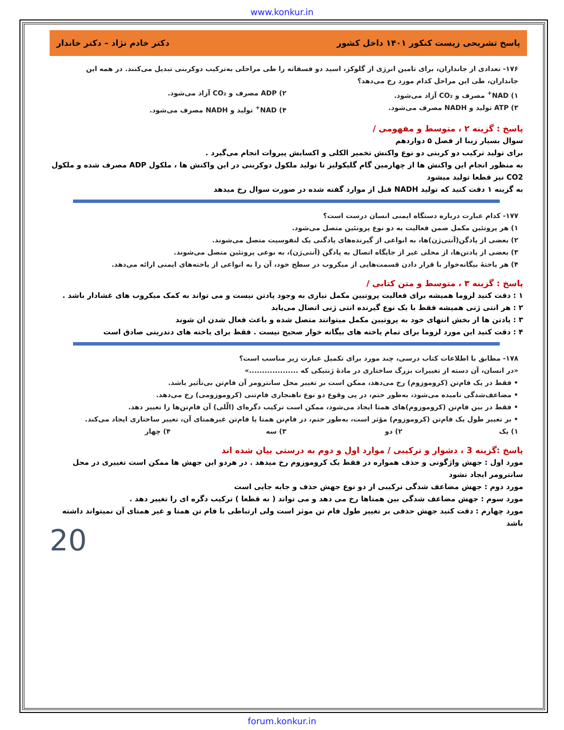www.konkur.in
پاسخ تشریحی زیست کنکور ۱۴۰۱ داخل کشور دکتر خادم نژاد – دکتر خاندار
۱۷۶- تعدادی از جانداران، برای تامین انرژی از گلوکز، اسید دو فسفاته را طی مراحلی به‌ترکیب دوکربنی تبدیل می‌کنند. در همه این جانداران، طی این مراحل کدام مورد رخ می‌دهد؟
۱) NAD<sup>+</sup> مصرف و CO₂ آزاد می‌شود.
۲) ADP مصرف و CO₂ آزاد می‌شود.
۳) ATP تولید و NADH مصرف می‌شود.
۴) NAD<sup>+</sup> تولید و NADH مصرف می‌شود.
پاسخ : گزینه ۲ ، متوسط و مفهومی /
سوال بسیار زیبا از فصل ۵ دوازدهم
برای تولید ترکیب دو کربنی دو نوع واکنش تخمیر الکلی و اکسایش پیروات انجام می‌گیرد .
به منظور انجام این واکنش ها از چهارمین گام گلیکولیز تا تولید ملکول دوکربنی در این واکنش ها ، ملکول ADP مصرف شده و ملکول CO2 نیز قطعا تولید میشود
به گزینه ۱ دقت کنید که تولید NADH قبل از موارد گفته شده در صورت سوال رخ میدهد
۱۷۷- کدام عبارت درباره دستگاه ایمنی انسان درست است؟
۱) هر پروتئین مکمل ضمن فعالیت به دو نوع پروتئین متصل می‌شود.
۲) بعضی از پادگن(آنتی‌ژن)ها، به انواعی از گیرنده‌های پادگنی یک لنفوسیت متصل می‌شوند.
۳) بعضی از پادتن‌ها، از محلی غیر از جایگاه اتصال به پادگن (آنتی‌ژن)، به نوعی پروتئین متصل می‌شوند.
۴) هر یاختهٔ بیگانه‌خوار با قرار دادن قسمت‌هایی از میکروب در سطح خود، آن را به انواعی از یاخته‌های ایمنی ارائه می‌دهد.
پاسخ : گزینه ۳ ، متوسط و متن کتابی /
۱ : دقت کنید لزوما همیشه برای فعالیت پروتیین مکمل نیازی به وجود پادتن نیست و می تواند به کمک میکروب های غشادار باشد .
۲ : هر انتی ژنی همیشه فقط با یک نوع گیرنده انتی ژنی اتصال می‌یابد
۳ : پادتن ها از بخش انتهای خود به پروتیین مکمل میتوانند متصل شده و باعث فعال شدن ان شوند
۴ : دقت کنید این مورد لزوما برای تمام یاخته های بیگانه خوار صحیح نیست . فقط برای یاخته های دندریتی صادق است
۱۷۸- مطابق با اطلاعات کتاب درسی، چند مورد برای تکمیل عبارت زیر مناسب است؟
«در انسان، آن دسته از تغییرات بزرگ ساختاری در مادهٔ ژنتیکی که ...................»
• فقط در یک فام‌تن (کروموزوم) رخ می‌دهد، ممکن است بر تغییر محل سانترومر آن فام‌تن بی‌تأثیر باشد.
• مضاعف‌شدگی نامیده می‌شود، به‌طور حتم، در پی وقوع دو نوع ناهنجاری فام‌تنی (کروموزومی) رخ می‌دهد.
• فقط در بین فام‌تن (کروموزوم)های همتا ایجاد می‌شود، ممکن است ترکیب دگره‌ای (الّلی) آن فام‌تن‌ها را تغییر دهد.
• بر تغییر طول یک فام‌تن (کروموزوم) مؤثر است، به‌طور حتم، در فام‌تن همتا یا فام‌تن غیرهمتای آن، تغییر ساختاری ایجاد می‌کند.
۱) یک
۲) دو
۳) سه
۴) چهار
پاسخ :گزینه 3 ، دشوار و ترکیبی / موارد اول و دوم به درستی بیان شده اند
مورد اول : جهش واژگونی و حذف همواره در فقط یک کروموزوم رخ میدهد . در هردو این جهش ها ممکن است تغییری در محل سانترومر ایجاد نشود
مورد دوم : جهش مضاعف شدگی ترکیبی از دو نوع جهش حذف و جابه جایی است
مورد سوم : جهش مضاعف شدگی بین همتاها رخ می دهد و می تواند ( نه قطعا ) ترکیب دگره ای را تغییر دهد .
مورد چهارم : دقت کنید جهش حذفی بر تغییر طول فام تن موثر است ولی ارتباطی با فام تن همتا و غیر همتای آن نمیتواند داشته باشد
20
forum.konkur.in